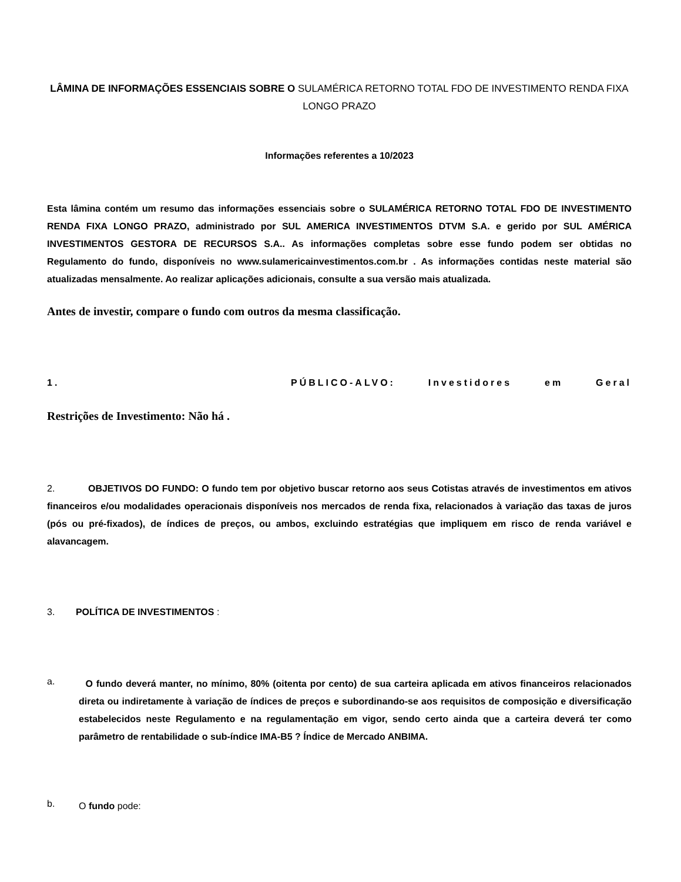LÂMINA DE INFORMAÇÕES ESSENCIAIS SOBRE O SULAMÉRICA RETORNO TOTAL FDO DE INVESTIMENTO RENDA FIXA LONGO PRAZO
Informações referentes a 10/2023
Esta lâmina contém um resumo das informações essenciais sobre o SULAMÉRICA RETORNO TOTAL FDO DE INVESTIMENTO RENDA FIXA LONGO PRAZO, administrado por SUL AMERICA INVESTIMENTOS DTVM S.A. e gerido por SUL AMÉRICA INVESTIMENTOS GESTORA DE RECURSOS S.A.. As informações completas sobre esse fundo podem ser obtidas no Regulamento do fundo, disponíveis no www.sulamericainvestimentos.com.br . As informações contidas neste material são atualizadas mensalmente. Ao realizar aplicações adicionais, consulte a sua versão mais atualizada.
Antes de investir, compare o fundo com outros da mesma classificação.
1. PÚBLICO-ALVO: Investidores em Geral
Restrições de Investimento: Não há .
2. OBJETIVOS DO FUNDO: O fundo tem por objetivo buscar retorno aos seus Cotistas através de investimentos em ativos financeiros e/ou modalidades operacionais disponíveis nos mercados de renda fixa, relacionados à variação das taxas de juros (pós ou pré-fixados), de índices de preços, ou ambos, excluindo estratégias que impliquem em risco de renda variável e alavancagem.
3. POLÍTICA DE INVESTIMENTOS :
a.
O fundo deverá manter, no mínimo, 80% (oitenta por cento) de sua carteira aplicada em ativos financeiros relacionados direta ou indiretamente à variação de índices de preços e subordinando-se aos requisitos de composição e diversificação estabelecidos neste Regulamento e na regulamentação em vigor, sendo certo ainda que a carteira deverá ter como parâmetro de rentabilidade o sub-índice IMA-B5 ? Índice de Mercado ANBIMA.
b.
O fundo pode: